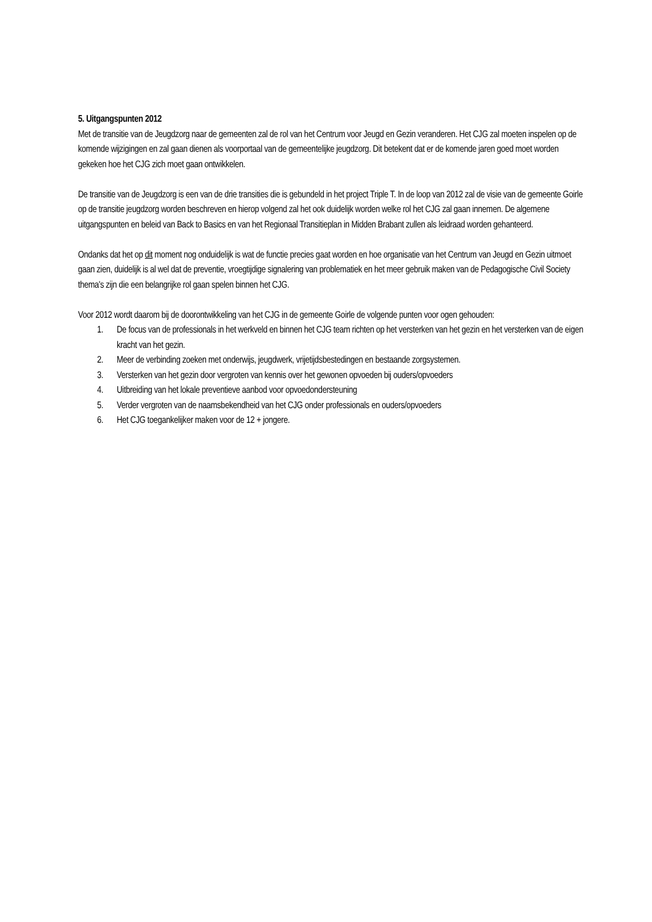5. Uitgangspunten 2012
Met de transitie van de Jeugdzorg naar de gemeenten zal de rol van het Centrum voor Jeugd en Gezin veranderen. Het CJG zal moeten inspelen op de komende wijzigingen en zal gaan dienen als voorportaal van de gemeentelijke jeugdzorg. Dit betekent dat er de komende jaren goed moet worden gekeken hoe het CJG zich moet gaan ontwikkelen.
De transitie van de Jeugdzorg is een van de drie transities die is gebundeld in het project Triple T. In de loop van 2012 zal de visie van de gemeente Goirle op de transitie jeugdzorg worden beschreven en hierop volgend zal het ook duidelijk worden welke rol het CJG zal gaan innemen. De algemene uitgangspunten en beleid van Back to Basics en van het Regionaal Transitieplan in Midden Brabant zullen als leidraad worden gehanteerd.
Ondanks dat het op dit moment nog onduidelijk is wat de functie precies gaat worden en hoe organisatie van het Centrum van Jeugd en Gezin uitmoet gaan zien, duidelijk is al wel dat de preventie, vroegtijdige signalering van problematiek en het meer gebruik maken van de Pedagogische Civil Society thema's zijn die een belangrijke rol gaan spelen binnen het CJG.
Voor 2012 wordt daarom bij de doorontwikkeling van het CJG in de gemeente Goirle de volgende punten voor ogen gehouden:
1. De focus van de professionals in het werkveld en binnen het CJG team richten op het versterken van het gezin en het versterken van de eigen kracht van het gezin.
2. Meer de verbinding zoeken met onderwijs, jeugdwerk, vrijetijdsbestedingen en bestaande zorgsystemen.
3. Versterken van het gezin door vergroten van kennis over het gewonen opvoeden bij ouders/opvoeders
4. Uitbreiding van het lokale preventieve aanbod voor opvoedondersteuning
5. Verder vergroten van de naamsbekendheid van het CJG onder professionals en ouders/opvoeders
6. Het CJG toegankelijker maken voor de 12 + jongere.